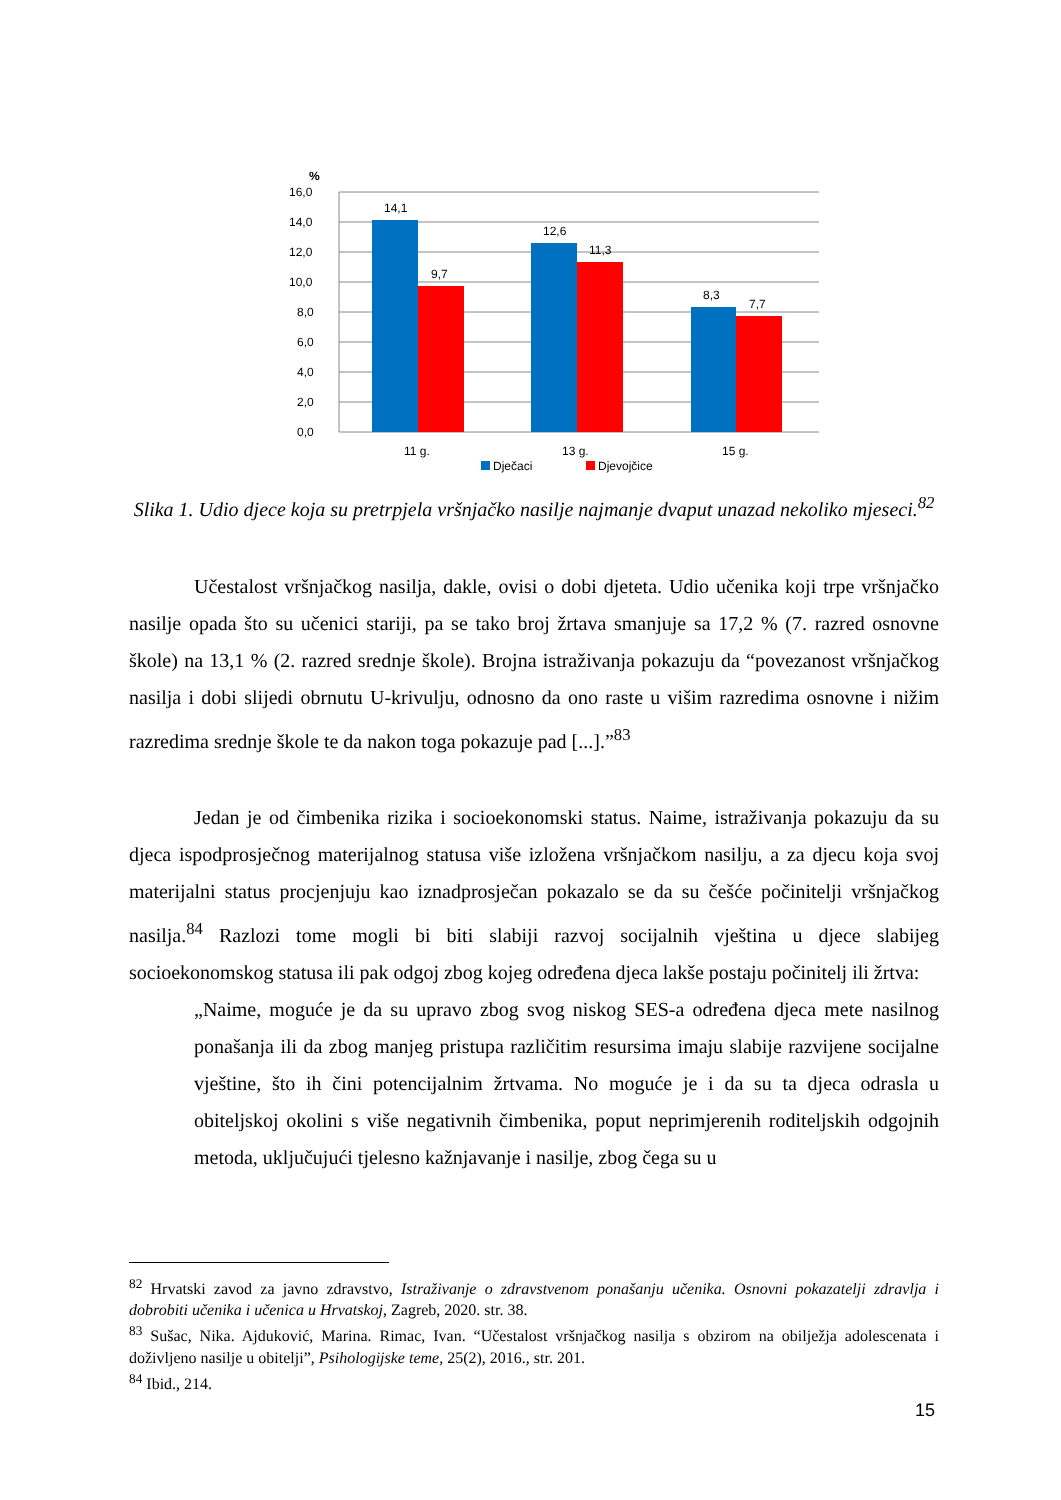%
16,0
14,0
12,0
10,0
8,0
6,0
4,0
2,0
0,0
14,1
9,7
12,6
11,3
8,3
7,7
11 g.
13 g.
15 g.
Dječaci
Djevojčice
Slika 1. Udio djece koja su pretrpjela vršnjačko nasilje najmanje dvaput unazad nekoliko mjeseci.<sup>82</sup>
Učestalost vršnjačkog nasilja, dakle, ovisi o dobi djeteta. Udio učenika koji trpe vršnjačko nasilje opada što su učenici stariji, pa se tako broj žrtava smanjuje sa 17,2 % (7. razred osnovne škole) na 13,1 % (2. razred srednje škole). Brojna istraživanja pokazuju da “povezanost vršnjačkog nasilja i dobi slijedi obrnutu U-krivulju, odnosno da ono raste u višim razredima osnovne i nižim razredima srednje škole te da nakon toga pokazuje pad [...].”<sup>83</sup>
Jedan je od čimbenika rizika i socioekonomski status. Naime, istraživanja pokazuju da su djeca ispodprosječnog materijalnog statusa više izložena vršnjačkom nasilju, a za djecu koja svoj materijalni status procjenjuju kao iznadprosječan pokazalo se da su češće počinitelji vršnjačkog nasilja.<sup>84</sup> Razlozi tome mogli bi biti slabiji razvoj socijalnih vještina u djece slabijeg socioekonomskog statusa ili pak odgoj zbog kojeg određena djeca lakše postaju počinitelj ili žrtva:
„Naime, moguće je da su upravo zbog svog niskog SES-a određena djeca mete nasilnog ponašanja ili da zbog manjeg pristupa različitim resursima imaju slabije razvijene socijalne vještine, što ih čini potencijalnim žrtvama. No moguće je i da su ta djeca odrasla u obiteljskoj okolini s više negativnih čimbenika, poput neprimjerenih roditeljskih odgojnih metoda, uključujući tjelesno kažnjavanje i nasilje, zbog čega su u
<sup>82</sup> Hrvatski zavod za javno zdravstvo, Istraživanje o zdravstvenom ponašanju učenika. Osnovni pokazatelji zdravlja i dobrobiti učenika i učenica u Hrvatskoj, Zagreb, 2020. str. 38.
<sup>83</sup> Sušac, Nika. Ajduković, Marina. Rimac, Ivan. “Učestalost vršnjačkog nasilja s obzirom na obilježja adolescenata i doživljeno nasilje u obitelji”, Psihologijske teme, 25(2), 2016., str. 201.
<sup>84</sup> Ibid., 214.
15